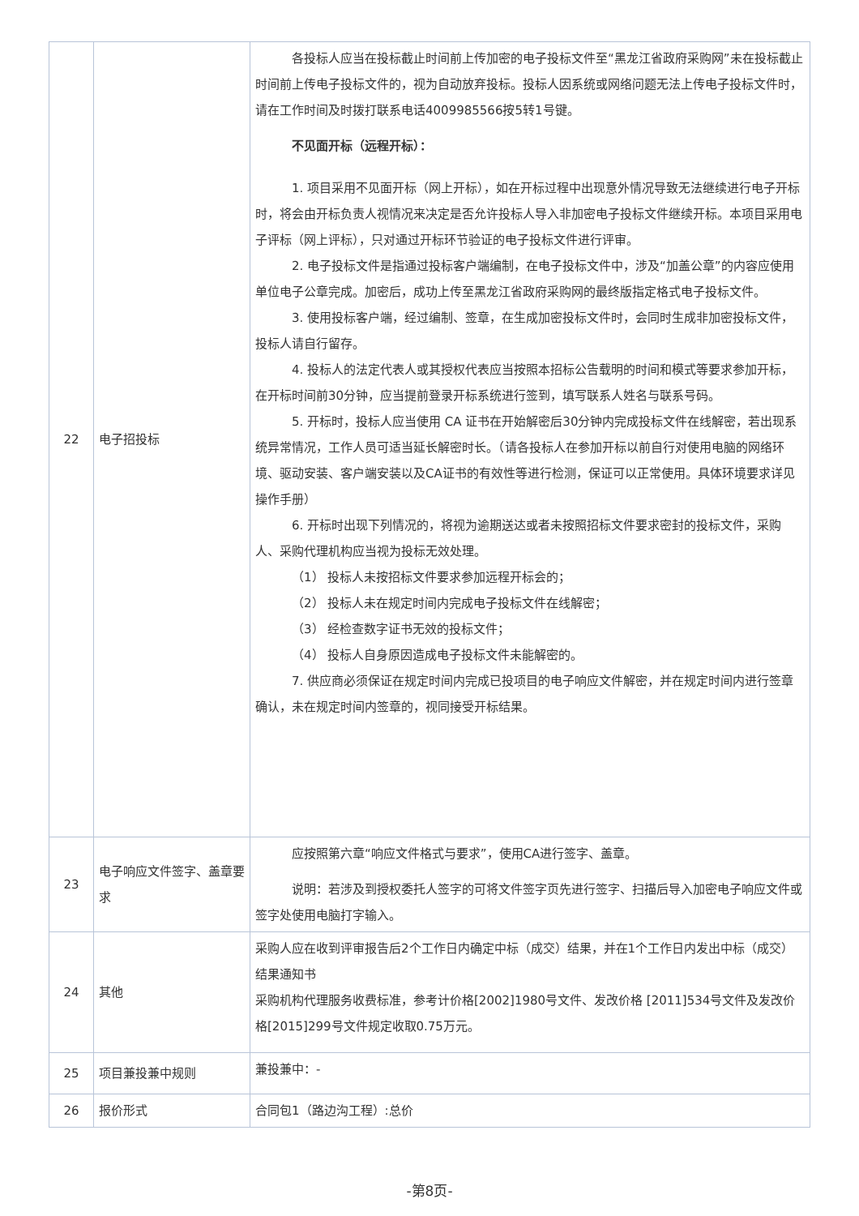| 22 | 电子招投标 | 各投标人应当在投标截止时间前上传加密的电子投标文件至“黑龙江省政府采购网”未在投标截止时间前上传电子投标文件的，视为自动放弃投标。投标人因系统或网络问题无法上传电子投标文件时，请在工作时间及时拨打联系电话4009985566按5转1号键。 不见面开标（远程开标）： 1. 项目采用不见面开标（网上开标），如在开标过程中出现意外情况导致无法继续进行电子开标时，将会由开标负责人视情况来决定是否允许投标人导入非加密电子投标文件继续开标。本项目采用电子评标（网上评标），只对通过开标环节验证的电子投标文件进行评审。 2. 电子投标文件是指通过投标客户端编制，在电子投标文件中，涉及“加盖公章”的内容应使用单位电子公章完成。加密后，成功上传至黑龙江省政府采购网的最终版指定格式电子投标文件。 3. 使用投标客户端，经过编制、签章，在生成加密投标文件时，会同时生成非加密投标文件，投标人请自行留存。 4. 投标人的法定代表人或其授权代表应当按照本招标公告载明的时间和模式等要求参加开标，在开标时间前30分钟，应当提前登录开标系统进行签到，填写联系人姓名与联系号码。 5. 开标时，投标人应当使用 CA 证书在开始解密后30分钟内完成投标文件在线解密，若出现系统异常情况，工作人员可适当延长解密时长。（请各投标人在参加开标以前自行对使用电脑的网络环境、驱动安装、客户端安装以及CA证书的有效性等进行检测，保证可以正常使用。具体环境要求详见操作手册） 6. 开标时出现下列情况的，将视为逾期送达或者未按照招标文件要求密封的投标文件，采购人、采购代理机构应当视为投标无效处理。 （1） 投标人未按招标文件要求参加远程开标会的； （2） 投标人未在规定时间内完成电子投标文件在线解密； （3） 经检查数字证书无效的投标文件； （4） 投标人自身原因造成电子投标文件未能解密的。 7. 供应商必须保证在规定时间内完成已投项目的电子响应文件解密，并在规定时间内进行签章确认，未在规定时间内签章的，视同接受开标结果。 |
| 23 | 电子响应文件签字、盖章要求 | 应按照第六章“响应文件格式与要求”，使用CA进行签字、盖章。 说明：若涉及到授权委托人签字的可将文件签字页先进行签字、扫描后导入加密电子响应文件或签字处使用电脑打字输入。 |
| 24 | 其他 | 采购人应在收到评审报告后2个工作日内确定中标（成交）结果，并在1个工作日内发出中标（成交）结果通知书 采购机构代理服务收费标准，参考计价格[2002]1980号文件、发改价格 [2011]534号文件及发改价格[2015]299号文件规定收取0.75万元。 |
| 25 | 项目兼投兼中规则 | 兼投兼中：- |
| 26 | 报价形式 | 合同包1（路边沟工程）:总价 |
-第8页-